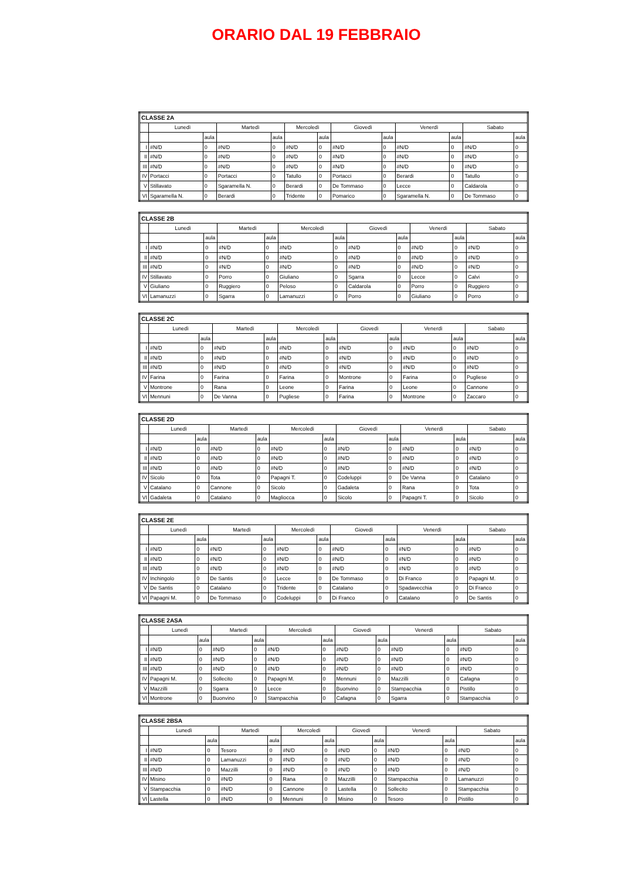ORARIO DAL 19 FEBBRAIO
| CLASSE 2A | | | | | | | | | | | | |
| --- | --- | --- | --- | --- | --- | --- | --- | --- | --- | --- | --- | --- |
| | Lunedì | | Martedì | | Mercoledì | | Giovedì | | Venerdì | | Sabato | |
| | | aula | | aula | | aula | | aula | | aula | | aula |
| I | #N/D | 0 | #N/D | 0 | #N/D | 0 | #N/D | 0 | #N/D | 0 | #N/D | 0 |
| II | #N/D | 0 | #N/D | 0 | #N/D | 0 | #N/D | 0 | #N/D | 0 | #N/D | 0 |
| III | #N/D | 0 | #N/D | 0 | #N/D | 0 | #N/D | 0 | #N/D | 0 | #N/D | 0 |
| IV | Portacci | 0 | Portacci | 0 | Tatullo | 0 | Portacci | 0 | Berardi | 0 | Tatullo | 0 |
| V | Stillavato | 0 | Sgaramella N. | 0 | Berardi | 0 | De Tommaso | 0 | Lecce | 0 | Caldarola | 0 |
| VI | Sgaramella N. | 0 | Berardi | 0 | Tridente | 0 | Pomarico | 0 | Sgaramella N. | 0 | De Tommaso | 0 |
| CLASSE 2B | | | | | | | | | | | | |
| --- | --- | --- | --- | --- | --- | --- | --- | --- | --- | --- | --- | --- |
| | Lunedì | | Martedì | | Mercoledì | | Giovedì | | Venerdì | | Sabato | |
| | | aula | | aula | | aula | | aula | | aula | | aula |
| I | #N/D | 0 | #N/D | 0 | #N/D | 0 | #N/D | 0 | #N/D | 0 | #N/D | 0 |
| II | #N/D | 0 | #N/D | 0 | #N/D | 0 | #N/D | 0 | #N/D | 0 | #N/D | 0 |
| III | #N/D | 0 | #N/D | 0 | #N/D | 0 | #N/D | 0 | #N/D | 0 | #N/D | 0 |
| IV | Stillavato | 0 | Porro | 0 | Giuliano | 0 | Sgarra | 0 | Lecce | 0 | Calvi | 0 |
| V | Giuliano | 0 | Ruggiero | 0 | Peloso | 0 | Caldarola | 0 | Porro | 0 | Ruggiero | 0 |
| VI | Lamanuzzi | 0 | Sgarra | 0 | Lamanuzzi | 0 | Porro | 0 | Giuliano | 0 | Porro | 0 |
| CLASSE 2C | | | | | | | | | | | | |
| --- | --- | --- | --- | --- | --- | --- | --- | --- | --- | --- | --- | --- |
| | Lunedì | | Martedì | | Mercoledì | | Giovedì | | Venerdì | | Sabato | |
| | | aula | | aula | | aula | | aula | | aula | | aula |
| I | #N/D | 0 | #N/D | 0 | #N/D | 0 | #N/D | 0 | #N/D | 0 | #N/D | 0 |
| II | #N/D | 0 | #N/D | 0 | #N/D | 0 | #N/D | 0 | #N/D | 0 | #N/D | 0 |
| III | #N/D | 0 | #N/D | 0 | #N/D | 0 | #N/D | 0 | #N/D | 0 | #N/D | 0 |
| IV | Farina | 0 | Farina | 0 | Farina | 0 | Montrone | 0 | Farina | 0 | Pugliese | 0 |
| V | Montrone | 0 | Rana | 0 | Leone | 0 | Farina | 0 | Leone | 0 | Cannone | 0 |
| VI | Mennuni | 0 | De Vanna | 0 | Pugliese | 0 | Farina | 0 | Montrone | 0 | Zaccaro | 0 |
| CLASSE 2D | | | | | | | | | | | | |
| --- | --- | --- | --- | --- | --- | --- | --- | --- | --- | --- | --- | --- |
| | Lunedì | | Martedì | | Mercoledì | | Giovedì | | Venerdì | | Sabato | |
| | | aula | | aula | | aula | | aula | | aula | | aula |
| I | #N/D | 0 | #N/D | 0 | #N/D | 0 | #N/D | 0 | #N/D | 0 | #N/D | 0 |
| II | #N/D | 0 | #N/D | 0 | #N/D | 0 | #N/D | 0 | #N/D | 0 | #N/D | 0 |
| III | #N/D | 0 | #N/D | 0 | #N/D | 0 | #N/D | 0 | #N/D | 0 | #N/D | 0 |
| IV | Sicolo | 0 | Tota | 0 | Papagni T. | 0 | Codeluppi | 0 | De Vanna | 0 | Catalano | 0 |
| V | Catalano | 0 | Cannone | 0 | Sicolo | 0 | Gadaleta | 0 | Rana | 0 | Tota | 0 |
| VI | Gadaleta | 0 | Catalano | 0 | Magliocca | 0 | Sicolo | 0 | Papagni T. | 0 | Sicolo | 0 |
| CLASSE 2E | | | | | | | | | | | | |
| --- | --- | --- | --- | --- | --- | --- | --- | --- | --- | --- | --- | --- |
| | Lunedì | | Martedì | | Mercoledì | | Giovedì | | Venerdì | | Sabato | |
| | | aula | | aula | | aula | | aula | | aula | | aula |
| I | #N/D | 0 | #N/D | 0 | #N/D | 0 | #N/D | 0 | #N/D | 0 | #N/D | 0 |
| II | #N/D | 0 | #N/D | 0 | #N/D | 0 | #N/D | 0 | #N/D | 0 | #N/D | 0 |
| III | #N/D | 0 | #N/D | 0 | #N/D | 0 | #N/D | 0 | #N/D | 0 | #N/D | 0 |
| IV | Inchingolo | 0 | De Santis | 0 | Lecce | 0 | De Tommaso | 0 | Di Franco | 0 | Papagni M. | 0 |
| V | De Santis | 0 | Catalano | 0 | Tridente | 0 | Catalano | 0 | Spadavecchia | 0 | Di Franco | 0 |
| VI | Papagni M. | 0 | De Tommaso | 0 | Codeluppi | 0 | Di Franco | 0 | Catalano | 0 | De Santis | 0 |
| CLASSE 2ASA | | | | | | | | | | | | |
| --- | --- | --- | --- | --- | --- | --- | --- | --- | --- | --- | --- | --- |
| | Lunedì | | Martedì | | Mercoledì | | Giovedì | | Venerdì | | Sabato | |
| | | aula | | aula | | aula | | aula | | aula | | aula |
| I | #N/D | 0 | #N/D | 0 | #N/D | 0 | #N/D | 0 | #N/D | 0 | #N/D | 0 |
| II | #N/D | 0 | #N/D | 0 | #N/D | 0 | #N/D | 0 | #N/D | 0 | #N/D | 0 |
| III | #N/D | 0 | #N/D | 0 | #N/D | 0 | #N/D | 0 | #N/D | 0 | #N/D | 0 |
| IV | Papagni M. | 0 | Sollecito | 0 | Papagni M. | 0 | Mennuni | 0 | Mazzilli | 0 | Cafagna | 0 |
| V | Mazzilli | 0 | Sgarra | 0 | Lecce | 0 | Buonvino | 0 | Stampacchia | 0 | Pistillo | 0 |
| VI | Montrone | 0 | Buonvino | 0 | Stampacchia | 0 | Cafagna | 0 | Sgarra | 0 | Stampacchia | 0 |
| CLASSE 2BSA | | | | | | | | | | | | |
| --- | --- | --- | --- | --- | --- | --- | --- | --- | --- | --- | --- | --- |
| | Lunedì | | Martedì | | Mercoledì | | Giovedì | | Venerdì | | Sabato | |
| | | aula | | aula | | aula | | aula | | aula | | aula |
| I | #N/D | 0 | Tesoro | 0 | #N/D | 0 | #N/D | 0 | #N/D | 0 | #N/D | 0 |
| II | #N/D | 0 | Lamanuzzi | 0 | #N/D | 0 | #N/D | 0 | #N/D | 0 | #N/D | 0 |
| III | #N/D | 0 | Mazzilli | 0 | #N/D | 0 | #N/D | 0 | #N/D | 0 | #N/D | 0 |
| IV | Misino | 0 | #N/D | 0 | Rana | 0 | Mazzilli | 0 | Stampacchia | 0 | Lamanuzzi | 0 |
| V | Stampacchia | 0 | #N/D | 0 | Cannone | 0 | Lastella | 0 | Sollecito | 0 | Stampacchia | 0 |
| VI | Lastella | 0 | #N/D | 0 | Mennuni | 0 | Misino | 0 | Tesoro | 0 | Pistillo | 0 |